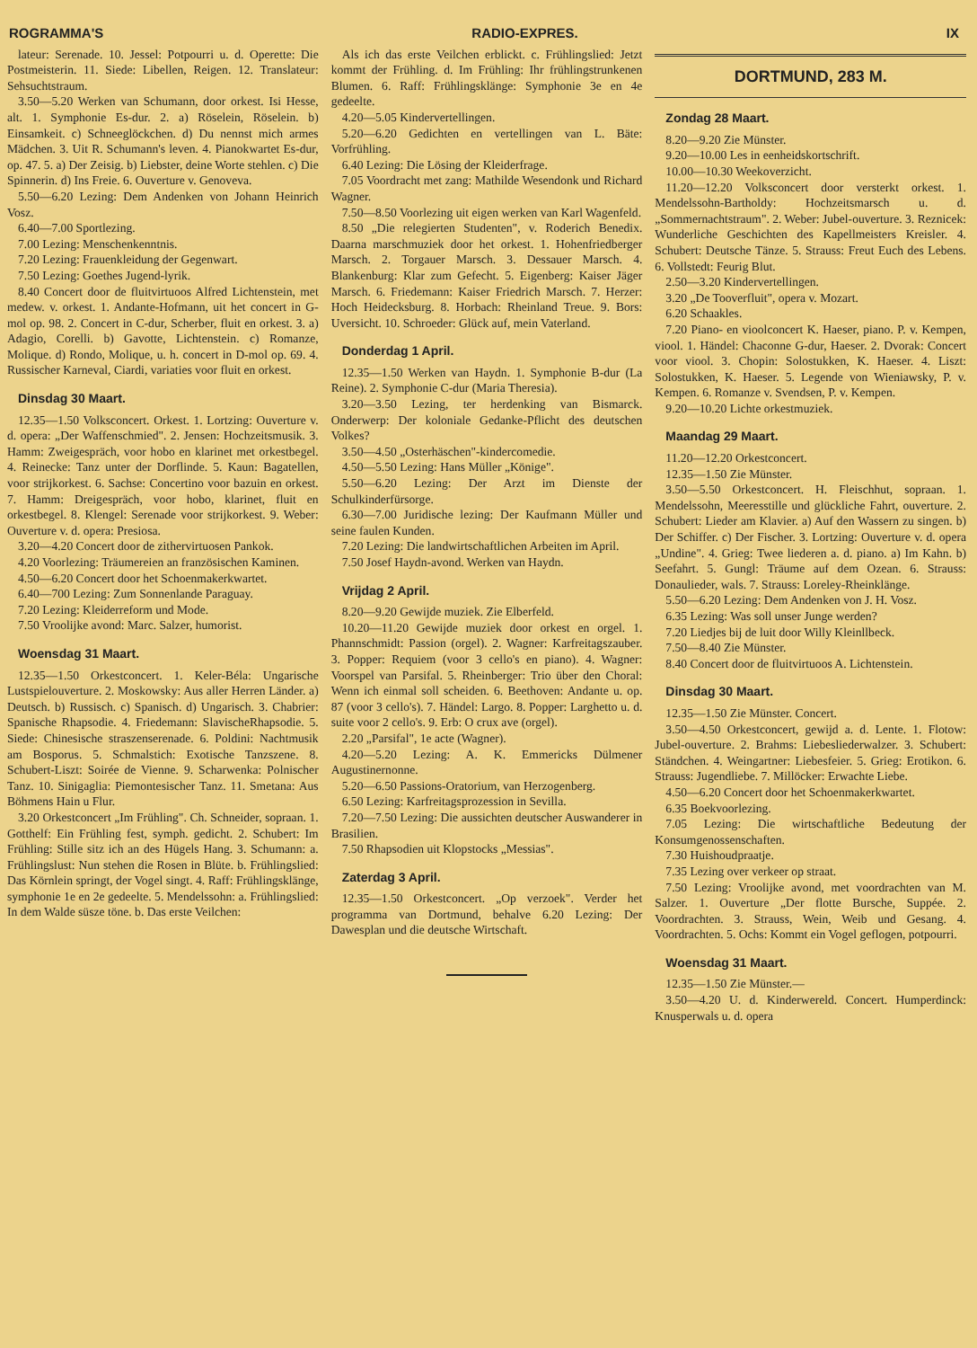ROGRAMMA'S RADIO-EXPRES. IX
lateur: Serenade. 10. Jessel: Potpourri u. d. Operette: Die Postmeisterin. 11. Siede: Libellen, Reigen. 12. Translateur: Sehsuchtstraum.
3.50—5.20 Werken van Schumann, door orkest. Isi Hesse, alt. 1. Symphonie Es-dur. 2. a) Röselein, Röselein. b) Einsamkeit. c) Schneeglöckchen. d) Du nennst mich armes Mädchen. 3. Uit R. Schumann's leven. 4. Pianokwartet Es-dur, op. 47. 5. a) Der Zeisig. b) Liebster, deine Worte stehlen. c) Die Spinnerin. d) Ins Freie. 6. Ouverture v. Genoveva.
5.50—6.20 Lezing: Dem Andenken von Johann Heinrich Vosz.
6.40—7.00 Sportlezing.
7.00 Lezing: Menschenkenntnis.
7.20 Lezing: Frauenkleidung der Gegenwart.
7.50 Lezing: Goethes Jugend-lyrik.
8.40 Concert door de fluitvirtuoos Alfred Lichtenstein, met medew. v. orkest. 1. Andante-Hofmann, uit het concert in G-mol op. 98. 2. Concert in C-dur, Scherber, fluit en orkest. 3. a) Adagio, Corelli. b) Gavotte, Lichtenstein. c) Romanze, Molique. d) Rondo, Molique, u. h. concert in D-mol op. 69. 4. Russischer Karneval, Ciardi, variaties voor fluit en orkest.
Dinsdag 30 Maart.
12.35—1.50 Volksconcert. Orkest. 1. Lortzing: Ouverture v. d. opera: „Der Waffenschmied". 2. Jensen: Hochzeitsmusik. 3. Hamm: Zweigespräch, voor hobo en klarinet met orkestbegel. 4. Reinecke: Tanz unter der Dorflinde. 5. Kaun: Bagatellen, voor strijkorkest. 6. Sachse: Concertino voor bazuin en orkest. 7. Hamm: Dreigespräch, voor hobo, klarinet, fluit en orkestbegel. 8. Klengel: Serenade voor strijkorkest. 9. Weber: Ouverture v. d. opera: Presiosa.
3.20—4.20 Concert door de zithervirtuosen Pankok.
4.20 Voorlezing: Träumereien an französischen Kaminen.
4.50—6.20 Concert door het Schoenmakerkwartet.
6.40—700 Lezing: Zum Sonnenlande Paraguay.
7.20 Lezing: Kleiderreform und Mode.
7.50 Vroolijke avond: Marc. Salzer, humorist.
Woensdag 31 Maart.
12.35—1.50 Orkestconcert. 1. Keler-Béla: Ungarische Lustspielouverture. 2. Moskowsky: Aus aller Herren Länder. a) Deutsch. b) Russisch. c) Spanisch. d) Ungarisch. 3. Chabrier: Spanische Rhapsodie. 4. Friedemann: SlavischeRhapsodie. 5. Siede: Chinesische straszenserenade. 6. Poldini: Nachtmusik am Bosporus. 5. Schmalstich: Exotische Tanzszene. 8. Schubert-Liszt: Soirée de Vienne. 9. Scharwenka: Polnischer Tanz. 10. Sinigaglia: Piemontesischer Tanz. 11. Smetana: Aus Böhmens Hain u Flur.
3.20 Orkestconcert „Im Frühling". Ch. Schneider, sopraan. 1. Gotthelf: Ein Frühling fest, symph. gedicht. 2. Schubert: Im Frühling: Stille sitz ich an des Hügels Hang. 3. Schumann: a. Frühlingslust: Nun stehen die Rosen in Blüte. b. Frühlingslied: Das Körnlein springt, der Vogel singt. 4. Raff: Frühlingsklänge, symphonie 1e en 2e gedeelte. 5. Mendelssohn: a. Frühlingslied: In dem Walde süsze töne. b. Das erste Veilchen:
Als ich das erste Veilchen erblickt. c. Frühlingslied: Jetzt kommt der Frühling. d. Im Frühling: Ihr frühlingstrunkenen Blumen. 6. Raff: Frühlingsklänge: Symphonie 3e en 4e gedeelte.
4.20—5.05 Kindervertellingen.
5.20—6.20 Gedichten en vertellingen van L. Bäte: Vorfrühling.
6.40 Lezing: Die Lösing der Kleiderfrage.
7.05 Voordracht met zang: Mathilde Wesendonk und Richard Wagner.
7.50—8.50 Voorlezing uit eigen werken van Karl Wagenfeld.
8.50 „Die relegierten Studenten", v. Roderich Benedix. Daarna marschmuziek door het orkest. 1. Hohenfriedberger Marsch. 2. Torgauer Marsch. 3. Dessauer Marsch. 4. Blankenburg: Klar zum Gefecht. 5. Eigenberg: Kaiser Jäger Marsch. 6. Friedemann: Kaiser Friedrich Marsch. 7. Herzer: Hoch Heidecksburg. 8. Horbach: Rheinland Treue. 9. Bors: Uversicht. 10. Schroeder: Glück auf, mein Vaterland.
Donderdag 1 April.
12.35—1.50 Werken van Haydn. 1. Symphonie B-dur (La Reine). 2. Symphonie C-dur (Maria Theresia).
3.20—3.50 Lezing, ter herdenking van Bismarck. Onderwerp: Der koloniale Gedanke-Pflicht des deutschen Volkes?
3.50—4.50 „Osterhäschen"-kindercomedie.
4.50—5.50 Lezing: Hans Müller „Könige".
5.50—6.20 Lezing: Der Arzt im Dienste der Schulkinderfürsorge.
6.30—7.00 Juridische lezing: Der Kaufmann Müller und seine faulen Kunden.
7.20 Lezing: Die landwirtschaftlichen Arbeiten im April.
7.50 Josef Haydn-avond. Werken van Haydn.
Vrijdag 2 April.
8.20—9.20 Gewijde muziek. Zie Elberfeld.
10.20—11.20 Gewijde muziek door orkest en orgel. 1. Phannschmidt: Passion (orgel). 2. Wagner: Karfreitagszauber. 3. Popper: Requiem (voor 3 cello's en piano). 4. Wagner: Voorspel van Parsifal. 5. Rheinberger: Trio über den Choral: Wenn ich einmal soll scheiden. 6. Beethoven: Andante u. op. 87 (voor 3 cello's). 7. Händel: Largo. 8. Popper: Larghetto u. d. suite voor 2 cello's. 9. Erb: O crux ave (orgel).
2.20 „Parsifal", 1e acte (Wagner).
4.20—5.20 Lezing: A. K. Emmericks Dülmener Augustinernonne.
5.20—6.50 Passions-Oratorium, van Herzogenberg.
6.50 Lezing: Karfreitagsprozession in Sevilla.
7.20—7.50 Lezing: Die aussichten deutscher Auswanderer in Brasilien.
7.50 Rhapsodien uit Klopstocks „Messias".
Zaterdag 3 April.
12.35—1.50 Orkestconcert. „Op verzoek". Verder het programma van Dortmund, behalve 6.20 Lezing: Der Dawesplan und die deutsche Wirtschaft.
DORTMUND, 283 M.
Zondag 28 Maart.
8.20—9.20 Zie Münster.
9.20—10.00 Les in eenheidskortschrift.
10.00—10.30 Weekoverzicht.
11.20—12.20 Volksconcert door versterkt orkest. 1. Mendelssohn-Bartholdy: Hochzeitsmarsch u. d. „Sommernachtstraum". 2. Weber: Jubel-ouverture. 3. Reznicek: Wunderliche Geschichten des Kapellmeisters Kreisler. 4. Schubert: Deutsche Tänze. 5. Strauss: Freut Euch des Lebens. 6. Vollstedt: Feurig Blut.
2.50—3.20 Kindervertellingen.
3.20 „De Tooverfluit", opera v. Mozart.
6.20 Schaakles.
7.20 Piano- en vioolconcert K. Haeser, piano. P. v. Kempen, viool. 1. Händel: Chaconne G-dur, Haeser. 2. Dvorak: Concert voor viool. 3. Chopin: Solostukken, K. Haeser. 4. Liszt: Solostukken, K. Haeser. 5. Legende von Wieniawsky, P. v. Kempen. 6. Romanze v. Svendsen, P. v. Kempen.
9.20—10.20 Lichte orkestmuziek.
Maandag 29 Maart.
11.20—12.20 Orkestconcert.
12.35—1.50 Zie Münster.
3.50—5.50 Orkestconcert. H. Fleischhut, sopraan. 1. Mendelssohn, Meeresstille und glückliche Fahrt, ouverture. 2. Schubert: Lieder am Klavier. a) Auf den Wassern zu singen. b) Der Schiffer. c) Der Fischer. 3. Lortzing: Ouverture v. d. opera „Undine". 4. Grieg: Twee liederen a. d. piano. a) Im Kahn. b) Seefahrt. 5. Gungl: Träume auf dem Ozean. 6. Strauss: Donaulieder, wals. 7. Strauss: Loreley-Rheinklänge.
5.50—6.20 Lezing: Dem Andenken von J. H. Vosz.
6.35 Lezing: Was soll unser Junge werden?
7.20 Liedjes bij de luit door Willy Kleinllbeck.
7.50—8.40 Zie Münster.
8.40 Concert door de fluitvirtuoos A. Lichtenstein.
Dinsdag 30 Maart.
12.35—1.50 Zie Münster. Concert.
3.50—4.50 Orkestconcert, gewijd a. d. Lente. 1. Flotow: Jubel-ouverture. 2. Brahms: Liebesliederwalzer. 3. Schubert: Ständchen. 4. Weingartner: Liebesfeier. 5. Grieg: Erotikon. 6. Strauss: Jugendliebe. 7. Millöcker: Erwachte Liebe.
4.50—6.20 Concert door het Schoenmakerkwartet.
6.35 Boekvoorlezing.
7.05 Lezing: Die wirtschaftliche Bedeutung der Konsumgenossenschaften.
7.30 Huishoudpraatje.
7.35 Lezing over verkeer op straat.
7.50 Lezing: Vroolijke avond, met voordrachten van M. Salzer. 1. Ouverture „Der flotte Bursche, Suppée. 2. Voordrachten. 3. Strauss, Wein, Weib und Gesang. 4. Voordrachten. 5. Ochs: Kommt ein Vogel geflogen, potpourri.
Woensdag 31 Maart.
12.35—1.50 Zie Münster.—
3.50—4.20 U. d. Kinderwereld. Concert. Humperdinck: Knusperwals u. d. opera